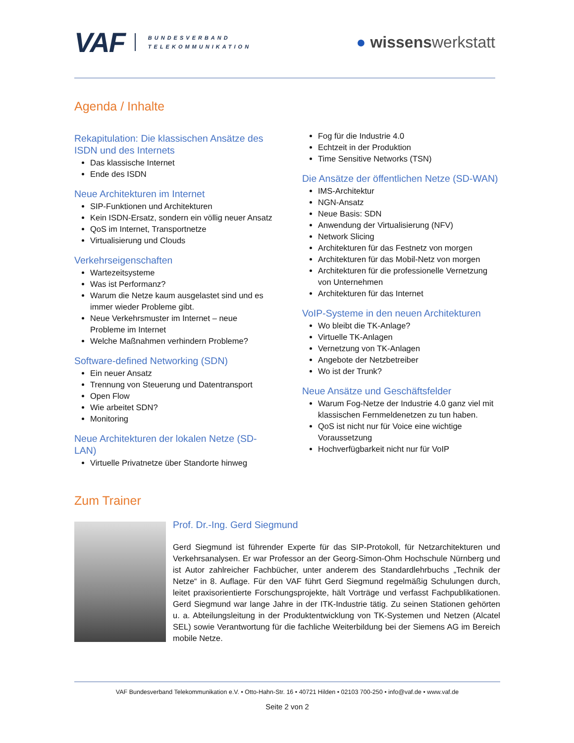VAF BUNDESVERBAND
TELEKOMMUNIKATION
● wissenswerkstatt
Agenda / Inhalte
Rekapitulation: Die klassischen Ansätze des ISDN und des Internets
Das klassische Internet
Ende des ISDN
Neue Architekturen im Internet
SIP-Funktionen und Architekturen
Kein ISDN-Ersatz, sondern ein völlig neuer Ansatz
QoS im Internet, Transportnetze
Virtualisierung und Clouds
Verkehrseigenschaften
Wartezeitsysteme
Was ist Performanz?
Warum die Netze kaum ausgelastet sind und es immer wieder Probleme gibt.
Neue Verkehrsmuster im Internet – neue Probleme im Internet
Welche Maßnahmen verhindern Probleme?
Software-defined Networking (SDN)
Ein neuer Ansatz
Trennung von Steuerung und Datentransport
Open Flow
Wie arbeitet SDN?
Monitoring
Neue Architekturen der lokalen Netze (SD-LAN)
Virtuelle Privatnetze über Standorte hinweg
Fog für die Industrie 4.0
Echtzeit in der Produktion
Time Sensitive Networks (TSN)
Die Ansätze der öffentlichen Netze (SD-WAN)
IMS-Architektur
NGN-Ansatz
Neue Basis: SDN
Anwendung der Virtualisierung (NFV)
Network Slicing
Architekturen für das Festnetz von morgen
Architekturen für das Mobil-Netz von morgen
Architekturen für die professionelle Vernetzung von Unternehmen
Architekturen für das Internet
VoIP-Systeme in den neuen Architekturen
Wo bleibt die TK-Anlage?
Virtuelle TK-Anlagen
Vernetzung von TK-Anlagen
Angebote der Netzbetreiber
Wo ist der Trunk?
Neue Ansätze und Geschäftsfelder
Warum Fog-Netze der Industrie 4.0 ganz viel mit klassischen Fernmeldenetzen zu tun haben.
QoS ist nicht nur für Voice eine wichtige Voraussetzung
Hochverfügbarkeit nicht nur für VoIP
Zum Trainer
Prof. Dr.-Ing. Gerd Siegmund
Gerd Siegmund ist führender Experte für das SIP-Protokoll, für Netzarchitekturen und Verkehrsanalysen. Er war Professor an der Georg-Simon-Ohm Hochschule Nürnberg und ist Autor zahlreicher Fachbücher, unter anderem des Standardlehrbuchs „Technik der Netze“ in 8. Auflage. Für den VAF führt Gerd Siegmund regelmäßig Schulungen durch, leitet praxisorientierte Forschungsprojekte, hält Vorträge und verfasst Fachpublikationen. Gerd Siegmund war lange Jahre in der ITK-Industrie tätig. Zu seinen Stationen gehörten u. a. Abteilungsleitung in der Produktentwicklung von TK-Systemen und Netzen (Alcatel SEL) sowie Verantwortung für die fachliche Weiterbildung bei der Siemens AG im Bereich mobile Netze.
VAF Bundesverband Telekommunikation e.V. • Otto-Hahn-Str. 16 • 40721 Hilden • 02103 700-250 • info@vaf.de • www.vaf.de
Seite 2 von 2